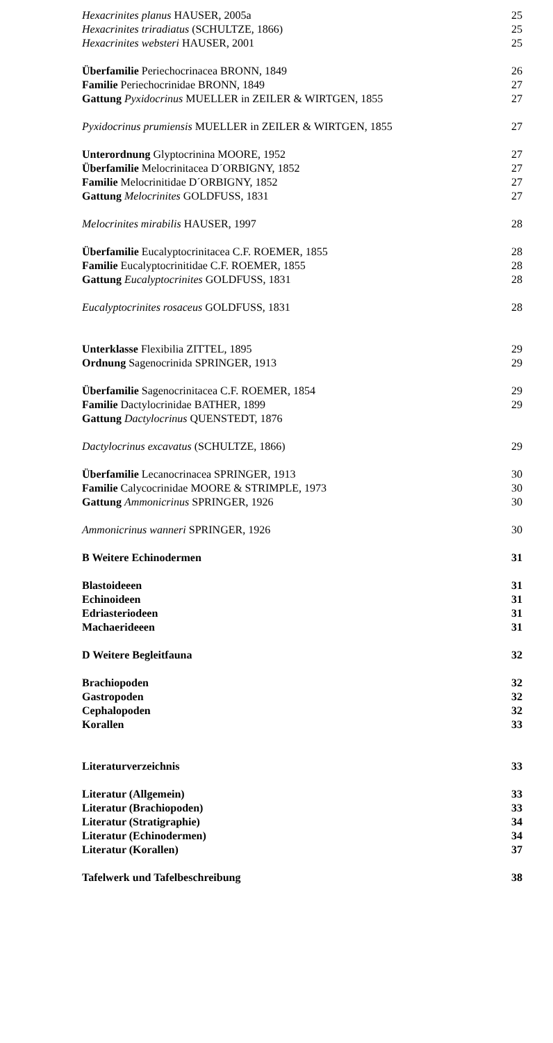Hexacrinites planus HAUSER, 2005a 25
Hexacrinites triradiatus (SCHULTZE, 1866) 25
Hexacrinites websteri HAUSER, 2001 25
Überfamilie Periechocrinacea BRONN, 1849 26
Familie Periechocrinidae BRONN, 1849 27
Gattung Pyxidocrinus MUELLER in ZEILER & WIRTGEN, 1855 27
Pyxidocrinus prumiensis MUELLER in ZEILER & WIRTGEN, 1855 27
Unterordnung Glyptocrinina MOORE, 1952 27
Überfamilie Melocrinitacea D´ORBIGNY, 1852 27
Familie Melocrinitidae D´ORBIGNY, 1852 27
Gattung Melocrinites GOLDFUSS, 1831 27
Melocrinites mirabilis HAUSER, 1997 28
Überfamilie Eucalyptocrinitacea C.F. ROEMER, 1855 28
Familie Eucalyptocrinitidae C.F. ROEMER, 1855 28
Gattung Eucalyptocrinites GOLDFUSS, 1831 28
Eucalyptocrinites rosaceus GOLDFUSS, 1831 28
Unterklasse Flexibilia ZITTEL, 1895 29
Ordnung Sagenocrinida SPRINGER, 1913 29
Überfamilie Sagenocrinitacea C.F. ROEMER, 1854 29
Familie Dactylocrinidae BATHER, 1899 29
Gattung Dactylocrinus QUENSTEDT, 1876
Dactylocrinus excavatus (SCHULTZE, 1866) 29
Überfamilie Lecanocrinacea SPRINGER, 1913 30
Familie Calycocrinidae MOORE & STRIMPLE, 1973 30
Gattung Ammonicrinus SPRINGER, 1926 30
Ammonicrinus wanneri SPRINGER, 1926 30
B Weitere Echinodermen 31
Blastoideeen 31
Echinoideen 31
Edriasteriodeen 31
Machaerideeen 31
D Weitere Begleitfauna 32
Brachiopoden 32
Gastropoden 32
Cephalopoden 32
Korallen 33
Literaturverzeichnis 33
Literatur (Allgemein) 33
Literatur (Brachiopoden) 33
Literatur (Stratigraphie) 34
Literatur (Echinodermen) 34
Literatur (Korallen) 37
Tafelwerk und Tafelbeschreibung 38